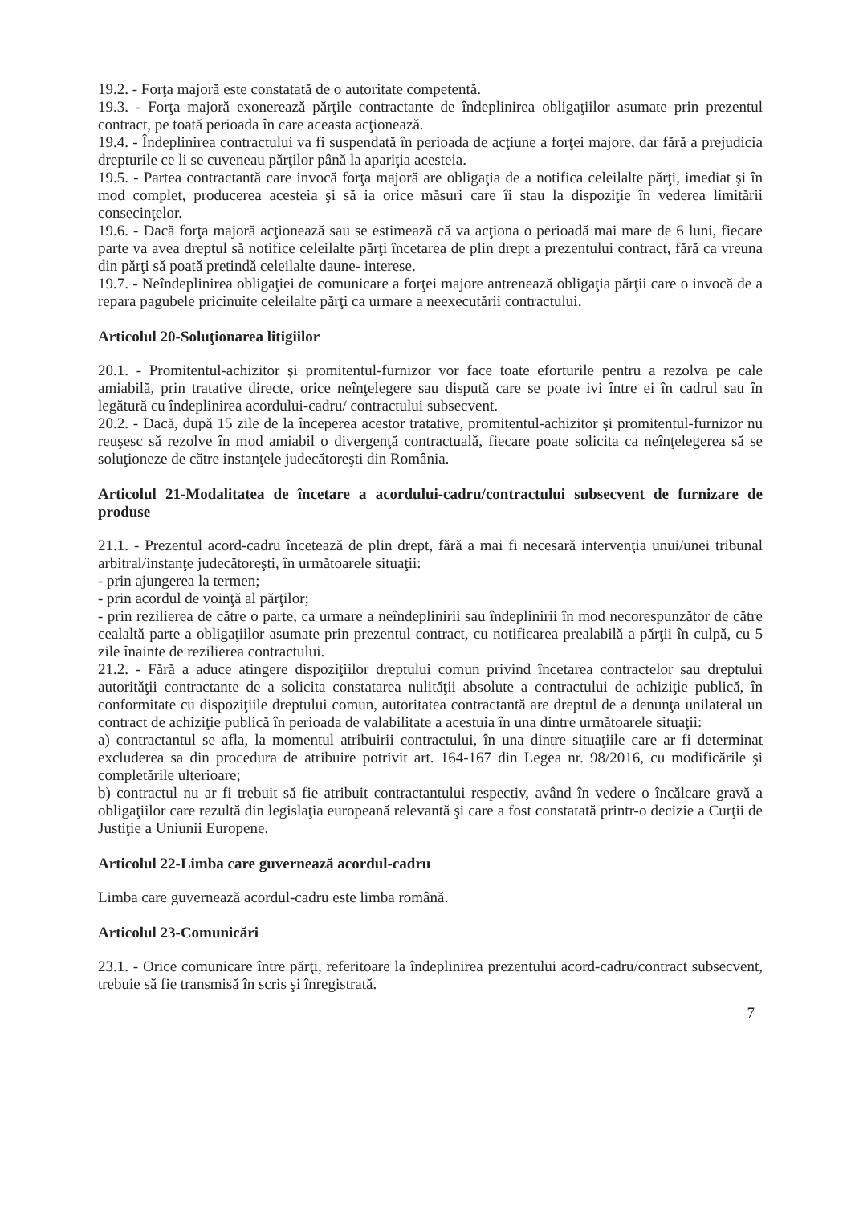19.2. - Forţa majoră este constatată de o autoritate competentă.
19.3. - Forţa majoră exonerează părţile contractante de îndeplinirea obligaţiilor asumate prin prezentul contract, pe toată perioada în care aceasta acţionează.
19.4. - Îndeplinirea contractului va fi suspendată în perioada de acţiune a forţei majore, dar fără a prejudicia drepturile ce li se cuveneau părţilor până la apariţia acesteia.
19.5. - Partea contractantă care invocă forţa majoră are obligaţia de a notifica celeilalte părţi, imediat şi în mod complet, producerea acesteia şi să ia orice măsuri care îi stau la dispoziţie în vederea limitării consecinţelor.
19.6. - Dacă forţa majoră acţionează sau se estimează că va acţiona o perioadă mai mare de 6 luni, fiecare parte va avea dreptul să notifice celeilalte părţi încetarea de plin drept a prezentului contract, fără ca vreuna din părţi să poată pretindă celeilalte daune- interese.
19.7. - Neîndeplinirea obligaţiei de comunicare a forţei majore antrenează obligaţia părţii care o invocă de a repara pagubele pricinuite celeilalte părţi ca urmare a neexecutării contractului.
Articolul 20-Soluţionarea litigiilor
20.1. - Promitentul-achizitor şi promitentul-furnizor vor face toate eforturile pentru a rezolva pe cale amiabilă, prin tratative directe, orice neînţelegere sau dispută care se poate ivi între ei în cadrul sau în legătură cu îndeplinirea acordului-cadru/ contractului subsecvent.
20.2. - Dacă, după 15 zile de la începerea acestor tratative, promitentul-achizitor şi promitentul-furnizor nu reuşesc să rezolve în mod amiabil o divergenţă contractuală, fiecare poate solicita ca neînţelegerea să se soluţioneze de către instanţele judecătoreşti din România.
Articolul 21-Modalitatea de încetare a acordului-cadru/contractului subsecvent de furnizare de produse
21.1. - Prezentul acord-cadru încetează de plin drept, fără a mai fi necesară intervenţia unui/unei tribunal arbitral/instanţe judecătoreşti, în următoarele situaţii:
- prin ajungerea la termen;
- prin acordul de voinţă al părţilor;
- prin rezilierea de către o parte, ca urmare a neîndeplinirii sau îndeplinirii în mod necorespunzător de către cealaltă parte a obligaţiilor asumate prin prezentul contract, cu notificarea prealabilă a părţii în culpă, cu 5 zile înainte de rezilierea contractului.
21.2. - Fără a aduce atingere dispoziţiilor dreptului comun privind încetarea contractelor sau dreptului autorităţii contractante de a solicita constatarea nulităţii absolute a contractului de achiziţie publică, în conformitate cu dispoziţiile dreptului comun, autoritatea contractantă are dreptul de a denunţa unilateral un contract de achiziţie publică în perioada de valabilitate a acestuia în una dintre următoarele situaţii:
a) contractantul se afla, la momentul atribuirii contractului, în una dintre situaţiile care ar fi determinat excluderea sa din procedura de atribuire potrivit art. 164-167 din Legea nr. 98/2016, cu modificările şi completările ulterioare;
b) contractul nu ar fi trebuit să fie atribuit contractantului respectiv, având în vedere o încălcare gravă a obligaţiilor care rezultă din legislaţia europeană relevantă şi care a fost constatată printr-o decizie a Curţii de Justiţie a Uniunii Europene.
Articolul 22-Limba care guvernează acordul-cadru
Limba care guvernează acordul-cadru este limba română.
Articolul 23-Comunicări
23.1. - Orice comunicare între părţi, referitoare la îndeplinirea prezentului acord-cadru/contract subsecvent, trebuie să fie transmisă în scris şi înregistrată.
7